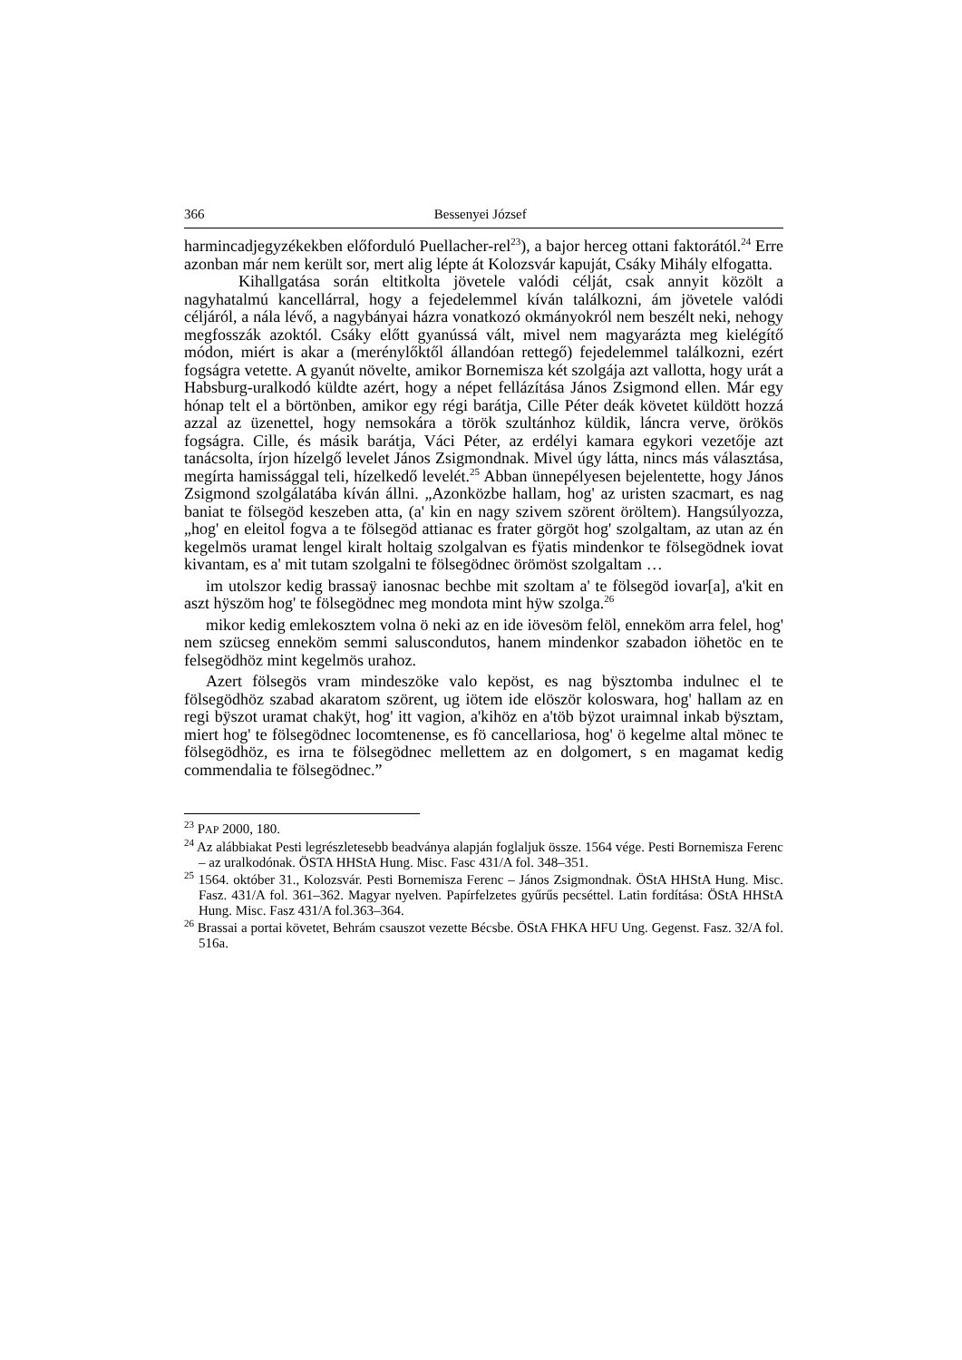366 Bessenyei József
harmincadjegyzékekben előforduló Puellacher-rel<sup>23</sup>), a bajor herceg ottani faktorától.<sup>24</sup> Erre azonban már nem került sor, mert alig lépte át Kolozsvár kapuját, Csáky Mihály elfogatta.
Kihallgatása során eltitkolta jövetele valódi célját, csak annyit közölt a nagyhatalmú kancellárral, hogy a fejedelemmel kíván találkozni, ám jövetele valódi céljáról, a nála lévő, a nagybányai házra vonatkozó okmányokról nem beszélt neki, nehogy megfosszák azoktól. Csáky előtt gyanússá vált, mivel nem magyarázta meg kielégítő módon, miért is akar a (merénylőktől állandóan rettegő) fejedelemmel találkozni, ezért fogságra vetette. A gyanút növelte, amikor Bornemisza két szolgája azt vallotta, hogy urát a Habsburg-uralkodó küldte azért, hogy a népet fellázítása János Zsigmond ellen. Már egy hónap telt el a börtönben, amikor egy régi barátja, Cille Péter deák követet küldött hozzá azzal az üzenettel, hogy nemsokára a török szultánhoz küldik, láncra verve, örökös fogságra. Cille, és másik barátja, Váci Péter, az erdélyi kamara egykori vezetője azt tanácsolta, írjon hízelgő levelet János Zsigmondnak. Mivel úgy látta, nincs más választása, megírta hamissággal teli, hízelkedő levelét.<sup>25</sup> Abban ünnepélyesen bejelentette, hogy János Zsigmond szolgálatába kíván állni. „Azonközbe hallam, hog' az uristen szacmart, es nag baniat te fölsegöd keszeben atta, (a' kin en nagy szivem szörent öröltem). Hangsúlyozza, „hog' en eleitol fogva a te fölsegöd attianac es frater görgöt hog' szolgaltam, az utan az én kegelmös uramat lengel kiralt holtaig szolgalvan es fÿatis mindenkor te fölsegödnek iovat kivantam, es a' mit tutam szolgalni te fölsegödnec örömöst szolgaltam …
im utolszor kedig brassaÿ ianosnac bechbe mit szoltam a' te fölsegöd iovar[a], a'kit en aszt hÿszöm hog' te fölsegödnec meg mondota mint hÿw szolga.<sup>26</sup>
mikor kedig emlekosztem volna ö neki az en ide iövesöm felöl, enneköm arra felel, hog' nem szücseg enneköm semmi saluscondutos, hanem mindenkor szabadon iöhetöc en te felsegödhöz mint kegelmös urahoz.
Azert fölsegös vram mindeszöke valo kepöst, es nag bÿsztomba indulnec el te fölsegödhöz szabad akaratom szörent, ug iötem ide elöször koloswara, hog' hallam az en regi bÿszot uramat chakÿt, hog' itt vagion, a'kihöz en a'töb bÿzot uraimnal inkab bÿsztam, miert hog' te fölsegödnec locomtenense, es fö cancellariosa, hog' ö kegelme altal mönec te fölsegödhöz, es irna te fölsegödnec mellettem az en dolgomert, s en magamat kedig commendalia te fölsegödnec.”
<sup>23</sup> PAP 2000, 180.
<sup>24</sup> Az alábbiakat Pesti legrészletesebb beadványa alapján foglaljuk össze. 1564 vége. Pesti Bornemisza Ferenc – az uralkodónak. ÖSTA HHStA Hung. Misc. Fasc 431/A fol. 348–351.
<sup>25</sup> 1564. október 31., Kolozsvár. Pesti Bornemisza Ferenc – János Zsigmondnak. ÖStA HHStA Hung. Misc. Fasz. 431/A fol. 361–362. Magyar nyelven. Papírfelzetes gyűrűs pecséttel. Latin fordítása: ÖStA HHStA Hung. Misc. Fasz 431/A fol.363–364.
<sup>26</sup> Brassai a portai követet, Behrám csauszot vezette Bécsbe. ÖStA FHKA HFU Ung. Gegenst. Fasz. 32/A fol. 516a.